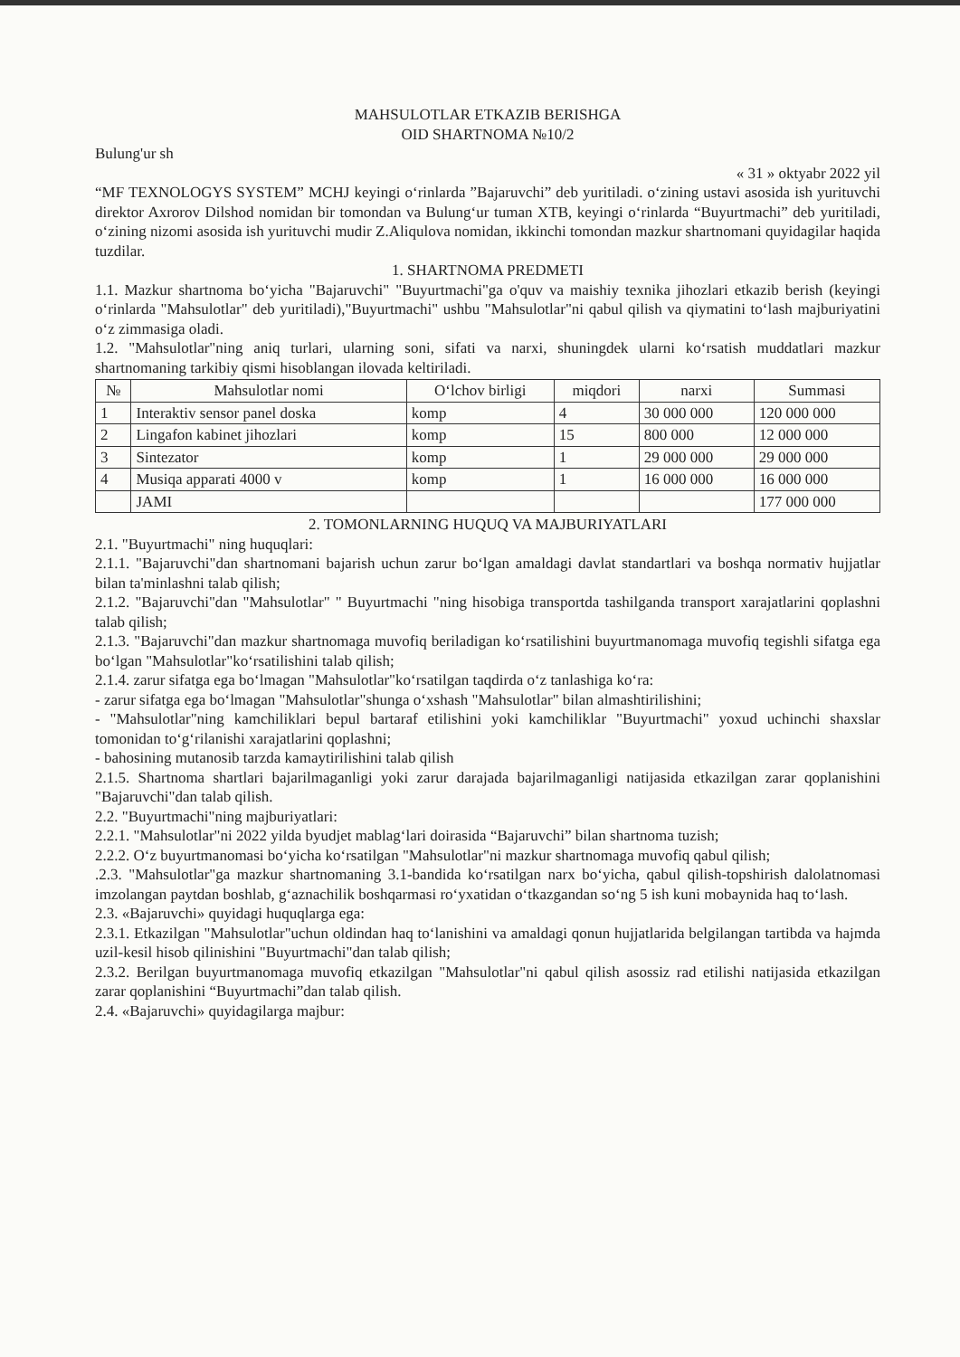MAHSULOTLAR ETKAZIB BERISHGA
OID SHARTNOMA №10/2
Bulung'ur sh
« 31 » oktyabr 2022 yil
“MF TEXNOLOGYS SYSTEM” MCHJ keyingi o‘rinlarda ”Bajaruvchi” deb yuritiladi. o‘zining ustavi asosida ish yurituvchi direktor Axrorov Dilshod nomidan bir tomondan va Bulung‘ur tuman XTB, keyingi o‘rinlarda “Buyurtmachi” deb yuritiladi, o‘zining nizomi asosida ish yurituvchi mudir Z.Aliqulova nomidan, ikkinchi tomondan mazkur shartnomani quyidagilar haqida tuzdilar.
1. SHARTNOMA PREDMETI
1.1. Mazkur shartnoma bo‘yicha "Bajaruvchi" "Buyurtmachi"ga o'quv va maishiy texnika jihozlari etkazib berish (keyingi o‘rinlarda "Mahsulotlar" deb yuritiladi),"Buyurtmachi" ushbu "Mahsulotlar"ni qabul qilish va qiymatini to‘lash majburiyatini o‘z zimmasiga oladi.
1.2. "Mahsulotlar"ning aniq turlari, ularning soni, sifati va narxi, shuningdek ularni ko‘rsatish muddatlari mazkur shartnomaning tarkibiy qismi hisoblangan ilovada keltiriladi.
| № | Mahsulotlar nomi | O‘lchov birligi | miqdori | narxi | Summasi |
| --- | --- | --- | --- | --- | --- |
| 1 | Interaktiv sensor panel doska | komp | 4 | 30 000 000 | 120 000 000 |
| 2 | Lingafon kabinet jihozlari | komp | 15 | 800 000 | 12 000 000 |
| 3 | Sintezator | komp | 1 | 29 000 000 | 29 000 000 |
| 4 | Musiqa apparati 4000 v | komp | 1 | 16 000 000 | 16 000 000 |
| | JAMI | | | | 177 000 000 |
2. TOMONLARNING HUQUQ VA MAJBURIYATLARI
2.1. "Buyurtmachi" ning huquqlari:
2.1.1. "Bajaruvchi"dan shartnomani bajarish uchun zarur bo‘lgan amaldagi davlat standartlari va boshqa normativ hujjatlar bilan ta'minlashni talab qilish;
2.1.2. "Bajaruvchi"dan "Mahsulotlar" " Buyurtmachi "ning hisobiga transportda tashilganda transport xarajatlarini qoplashni talab qilish;
2.1.3. "Bajaruvchi"dan mazkur shartnomaga muvofiq beriladigan ko‘rsatilishini buyurtmanomaga muvofiq tegishli sifatga ega bo‘lgan "Mahsulotlar"ko‘rsatilishini talab qilish;
2.1.4. zarur sifatga ega bo‘lmagan "Mahsulotlar"ko‘rsatilgan taqdirda o‘z tanlashiga ko‘ra:
- zarur sifatga ega bo‘lmagan "Mahsulotlar"shunga o‘xshash "Mahsulotlar" bilan almashtirilishini;
- "Mahsulotlar"ning kamchiliklari bepul bartaraf etilishini yoki kamchiliklar "Buyurtmachi" yoxud uchinchi shaxslar tomonidan to‘g‘rilanishi xarajatlarini qoplashni;
- bahosining mutanosib tarzda kamaytirilishini talab qilish
2.1.5. Shartnoma shartlari bajarilmaganligi yoki zarur darajada bajarilmaganligi natijasida etkazilgan zarar qoplanishini "Bajaruvchi"dan talab qilish.
2.2. "Buyurtmachi"ning majburiyatlari:
2.2.1. "Mahsulotlar"ni 2022 yilda byudjet mablag‘lari doirasida “Bajaruvchi” bilan shartnoma tuzish;
2.2.2. O‘z buyurtmanomasi bo‘yicha ko‘rsatilgan "Mahsulotlar"ni mazkur shartnomaga muvofiq qabul qilish;
.2.3. "Mahsulotlar"ga mazkur shartnomaning 3.1-bandida ko‘rsatilgan narx bo‘yicha, qabul qilish-topshirish dalolatnomasi imzolangan paytdan boshlab, g‘aznachilik boshqarmasi ro‘yxatidan o‘tkazgandan so‘ng 5 ish kuni mobaynida haq to‘lash.
2.3. «Bajaruvchi» quyidagi huquqlarga ega:
2.3.1. Etkazilgan "Mahsulotlar"uchun oldindan haq to‘lanishini va amaldagi qonun hujjatlarida belgilangan tartibda va hajmda uzil-kesil hisob qilinishini "Buyurtmachi"dan talab qilish;
2.3.2. Berilgan buyurtmanomaga muvofiq etkazilgan "Mahsulotlar"ni qabul qilish asossiz rad etilishi natijasida etkazilgan zarar qoplanishini “Buyurtmachi”dan talab qilish.
2.4. «Bajaruvchi» quyidagilarga majbur: